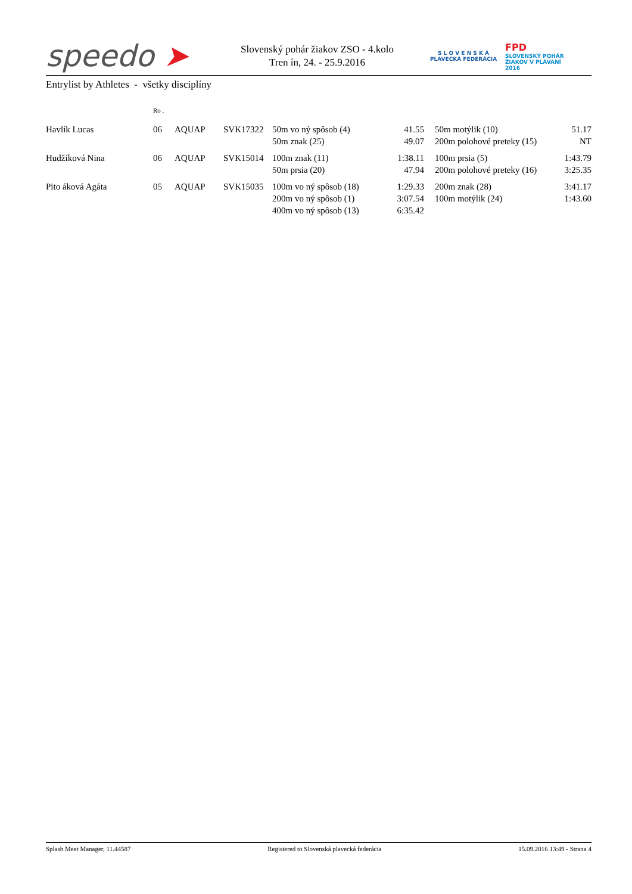speedo ➤
Slovenský pohár žiakov ZSO - 4.kolo
Tren ín, 24. - 25.9.2016
S L O V E N S K Á
PLAVECKÁ FEDERÁCIA
FPD
SLOVENSKÝ POHÁR
ŽIAKOV V PLÁVANÍ
2016
Entrylist by Athletes - všetky disciplíny
| | Ro . | | | | | | | |
| --- | --- | --- | --- | --- | --- | --- | --- | --- |
| Havlík Lucas | 06 | AQUAP | SVK17322 | 50m vo ný spôsob (4) | 41.55 | | 50m motýlik (10) | 51.17 |
| | | | | 50m znak (25) | 49.07 | | 200m polohové preteky (15) | NT |
| Hudžíková Nina | 06 | AQUAP | SVK15014 | 100m znak (11) | 1:38.11 | | 100m prsia (5) | 1:43.79 |
| | | | | 50m prsia (20) | 47.94 | | 200m polohové preteky (16) | 3:25.35 |
| Pito áková Agáta | 05 | AQUAP | SVK15035 | 100m vo ný spôsob (18) | 1:29.33 | | 200m znak (28) | 3:41.17 |
| | | | | 200m vo ný spôsob (1) | 3:07.54 | | 100m motýlik (24) | 1:43.60 |
| | | | | 400m vo ný spôsob (13) | 6:35.42 | | | |
Splash Meet Manager, 11.44587 Registered to Slovenská plavecká federácia 15.09.2016 13:49 - Strana 4